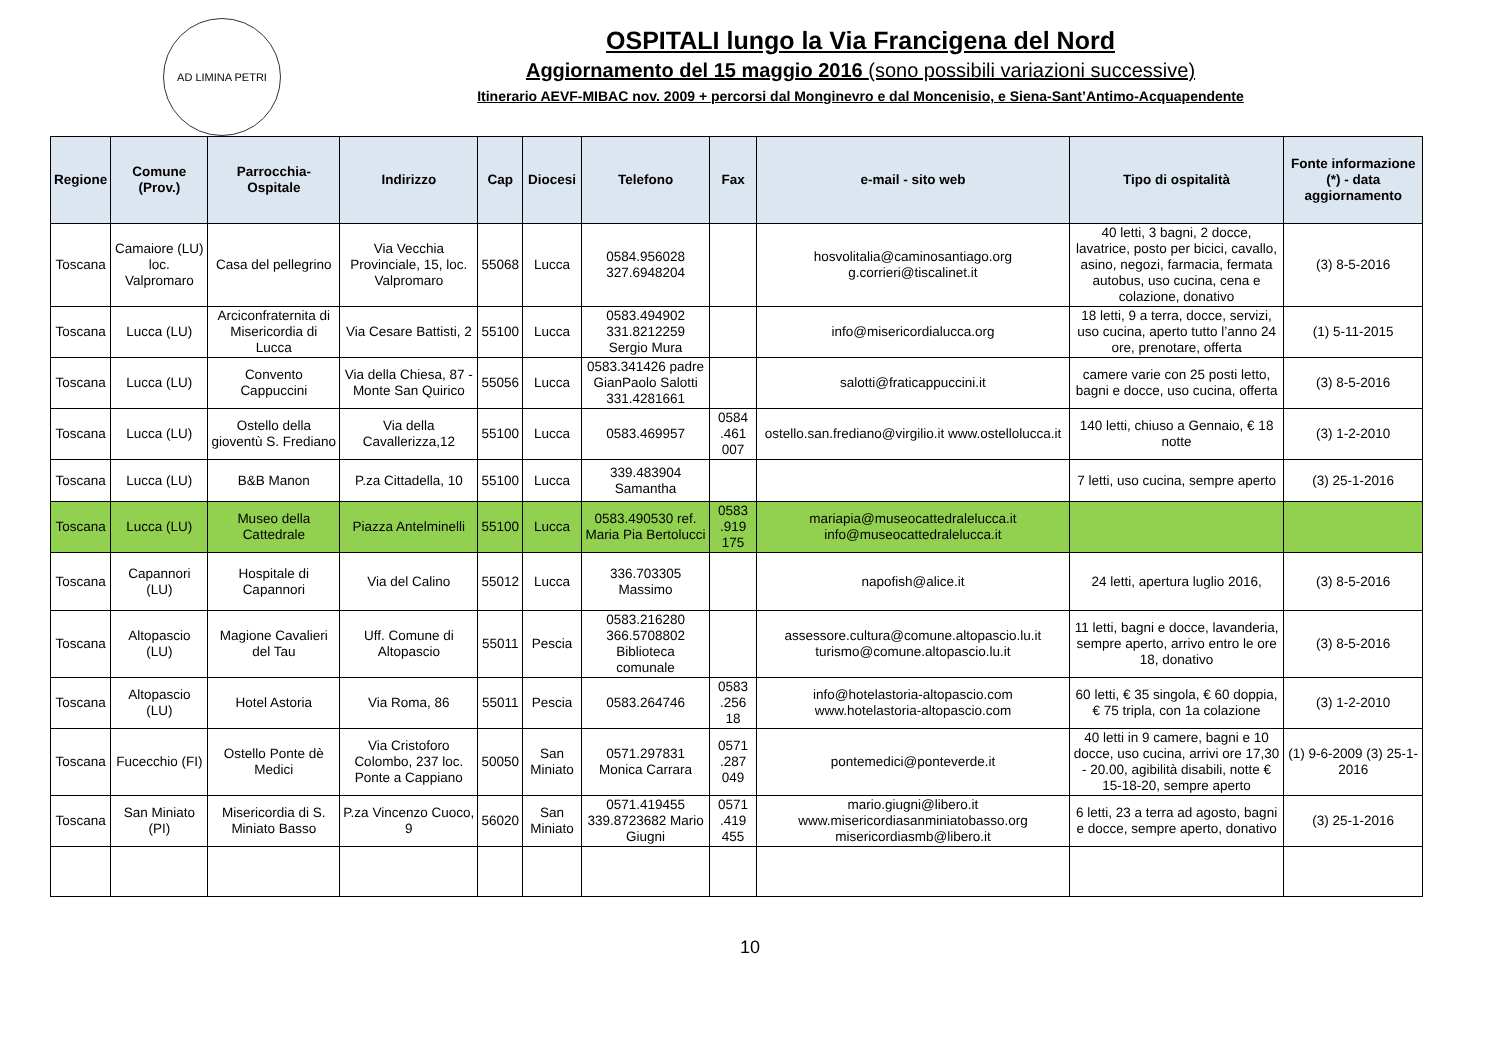AD LIMINA PETRI
OSPITALI lungo la Via Francigena del Nord
Aggiornamento del 15 maggio 2016 (sono possibili variazioni successive)
Itinerario AEVF-MIBAC nov. 2009 + percorsi dal Monginevro e dal Moncenisio, e Siena-Sant’Antimo-Acquapendente
| Regione | Comune (Prov.) | Parrocchia-Ospitale | Indirizzo | Cap | Diocesi | Telefono | Fax | e-mail - sito web | Tipo di ospitalità | Fonte informazione (*) - data aggiornamento |
| --- | --- | --- | --- | --- | --- | --- | --- | --- | --- | --- |
| Toscana | Camaiore (LU) loc. Valpromaro | Casa del pellegrino | Via Vecchia Provinciale, 15, loc. Valpromaro | 55068 | Lucca | 0584.956028 327.6948204 | | hosvolitalia@caminosantiago.org g.corrieri@tiscalinet.it | 40 letti, 3 bagni, 2 docce, lavatrice, posto per bicici, cavallo, asino, negozi, farmacia, fermata autobus, uso cucina, cena e colazione, donativo | (3) 8-5-2016 |
| Toscana | Lucca (LU) | Arciconfraternita di Misericordia di Lucca | Via Cesare Battisti, 2 | 55100 | Lucca | 0583.494902 331.8212259 Sergio Mura | | info@misericordialucca.org | 18 letti, 9 a terra, docce, servizi, uso cucina, aperto tutto l’anno 24 ore, prenotare, offerta | (1) 5-11-2015 |
| Toscana | Lucca (LU) | Convento Cappuccini | Via della Chiesa, 87 - Monte San Quirico | 55056 | Lucca | 0583.341426 padre GianPaolo Salotti 331.4281661 | | salotti@fraticappuccini.it | camere varie con 25 posti letto, bagni e docce, uso cucina, offerta | (3) 8-5-2016 |
| Toscana | Lucca (LU) | Ostello della gioventù S. Frediano | Via della Cavallerizza,12 | 55100 | Lucca | 0583.469957 | 0584 .461 007 | ostello.san.frediano@virgilio.it www.ostellolucca.it | 140 letti, chiuso a Gennaio, € 18 notte | (3) 1-2-2010 |
| Toscana | Lucca (LU) | B&B Manon | P.za Cittadella, 10 | 55100 | Lucca | 339.483904 Samantha | | | 7 letti, uso cucina, sempre aperto | (3) 25-1-2016 |
| Toscana | Lucca (LU) | Museo della Cattedrale | Piazza Antelminelli | 55100 | Lucca | 0583.490530 ref. Maria Pia Bertolucci | 0583 .919 175 | mariapia@museocattedralelucca.it info@museocattedralelucca.it | | |
| Toscana | Capannori (LU) | Hospitale di Capannori | Via del Calino | 55012 | Lucca | 336.703305 Massimo | | napofish@alice.it | 24 letti, apertura luglio 2016, | (3) 8-5-2016 |
| Toscana | Altopascio (LU) | Magione Cavalieri del Tau | Uff. Comune di Altopascio | 55011 | Pescia | 0583.216280 366.5708802 Biblioteca comunale | | assessore.cultura@comune.altopascio.lu.it turismo@comune.altopascio.lu.it | 11 letti, bagni e docce, lavanderia, sempre aperto, arrivo entro le ore 18, donativo | (3) 8-5-2016 |
| Toscana | Altopascio (LU) | Hotel Astoria | Via Roma, 86 | 55011 | Pescia | 0583.264746 | 0583 .256 18 | info@hotelastoria-altopascio.com www.hotelastoria-altopascio.com | 60 letti, € 35 singola, € 60 doppia, € 75 tripla, con 1a colazione | (3) 1-2-2010 |
| Toscana | Fucecchio (FI) | Ostello Ponte dè Medici | Via Cristoforo Colombo, 237 loc. Ponte a Cappiano | 50050 | San Miniato | 0571.297831 Monica Carrara | 0571 .287 049 | pontemedici@ponteverde.it | 40 letti in 9 camere, bagni e 10 docce, uso cucina, arrivi ore 17,30 - 20.00, agibilità disabili, notte € 15-18-20, sempre aperto | (1) 9-6-2009 (3) 25-1-2016 |
| Toscana | San Miniato (PI) | Misericordia di S. Miniato Basso | P.za Vincenzo Cuoco, 9 | 56020 | San Miniato | 0571.419455 339.8723682 Mario Giugni | 0571 .419 455 | mario.giugni@libero.it www.misericordiasanminiatobasso.org misericordiasmb@libero.it | 6 letti, 23 a terra ad agosto, bagni e docce, sempre aperto, donativo | (3) 25-1-2016 |
10